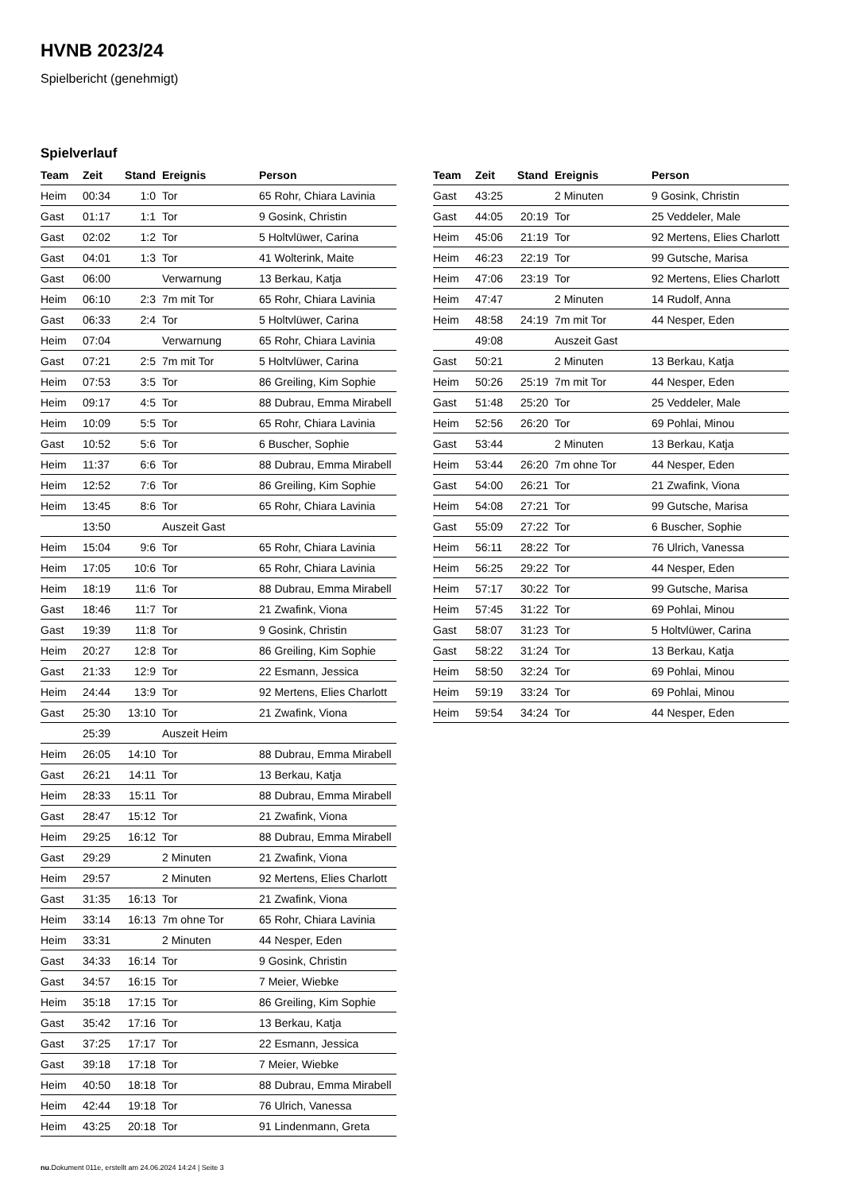HVNB 2023/24
Spielbericht (genehmigt)
Spielverlauf
| Team | Zeit | Stand | Ereignis | Person |
| --- | --- | --- | --- | --- |
| Heim | 00:34 | 1:0 | Tor | 65 Rohr, Chiara Lavinia |
| Gast | 01:17 | 1:1 | Tor | 9 Gosink, Christin |
| Gast | 02:02 | 1:2 | Tor | 5 Holtvlüwer, Carina |
| Gast | 04:01 | 1:3 | Tor | 41 Wolterink, Maite |
| Gast | 06:00 | | Verwarnung | 13 Berkau, Katja |
| Heim | 06:10 | 2:3 | 7m mit Tor | 65 Rohr, Chiara Lavinia |
| Gast | 06:33 | 2:4 | Tor | 5 Holtvlüwer, Carina |
| Heim | 07:04 | | Verwarnung | 65 Rohr, Chiara Lavinia |
| Gast | 07:21 | 2:5 | 7m mit Tor | 5 Holtvlüwer, Carina |
| Heim | 07:53 | 3:5 | Tor | 86 Greiling, Kim Sophie |
| Heim | 09:17 | 4:5 | Tor | 88 Dubrau, Emma Mirabell |
| Heim | 10:09 | 5:5 | Tor | 65 Rohr, Chiara Lavinia |
| Gast | 10:52 | 5:6 | Tor | 6 Buscher, Sophie |
| Heim | 11:37 | 6:6 | Tor | 88 Dubrau, Emma Mirabell |
| Heim | 12:52 | 7:6 | Tor | 86 Greiling, Kim Sophie |
| Heim | 13:45 | 8:6 | Tor | 65 Rohr, Chiara Lavinia |
| | 13:50 | | Auszeit Gast | |
| Heim | 15:04 | 9:6 | Tor | 65 Rohr, Chiara Lavinia |
| Heim | 17:05 | 10:6 | Tor | 65 Rohr, Chiara Lavinia |
| Heim | 18:19 | 11:6 | Tor | 88 Dubrau, Emma Mirabell |
| Gast | 18:46 | 11:7 | Tor | 21 Zwafink, Viona |
| Gast | 19:39 | 11:8 | Tor | 9 Gosink, Christin |
| Heim | 20:27 | 12:8 | Tor | 86 Greiling, Kim Sophie |
| Gast | 21:33 | 12:9 | Tor | 22 Esmann, Jessica |
| Heim | 24:44 | 13:9 | Tor | 92 Mertens, Elies Charlott |
| Gast | 25:30 | 13:10 | Tor | 21 Zwafink, Viona |
| | 25:39 | | Auszeit Heim | |
| Heim | 26:05 | 14:10 | Tor | 88 Dubrau, Emma Mirabell |
| Gast | 26:21 | 14:11 | Tor | 13 Berkau, Katja |
| Heim | 28:33 | 15:11 | Tor | 88 Dubrau, Emma Mirabell |
| Gast | 28:47 | 15:12 | Tor | 21 Zwafink, Viona |
| Heim | 29:25 | 16:12 | Tor | 88 Dubrau, Emma Mirabell |
| Gast | 29:29 | | 2 Minuten | 21 Zwafink, Viona |
| Heim | 29:57 | | 2 Minuten | 92 Mertens, Elies Charlott |
| Gast | 31:35 | 16:13 | Tor | 21 Zwafink, Viona |
| Heim | 33:14 | 16:13 | 7m ohne Tor | 65 Rohr, Chiara Lavinia |
| Heim | 33:31 | | 2 Minuten | 44 Nesper, Eden |
| Gast | 34:33 | 16:14 | Tor | 9 Gosink, Christin |
| Gast | 34:57 | 16:15 | Tor | 7 Meier, Wiebke |
| Heim | 35:18 | 17:15 | Tor | 86 Greiling, Kim Sophie |
| Gast | 35:42 | 17:16 | Tor | 13 Berkau, Katja |
| Gast | 37:25 | 17:17 | Tor | 22 Esmann, Jessica |
| Gast | 39:18 | 17:18 | Tor | 7 Meier, Wiebke |
| Heim | 40:50 | 18:18 | Tor | 88 Dubrau, Emma Mirabell |
| Heim | 42:44 | 19:18 | Tor | 76 Ulrich, Vanessa |
| Heim | 43:25 | 20:18 | Tor | 91 Lindenmann, Greta |
| Team | Zeit | Stand | Ereignis | Person |
| --- | --- | --- | --- | --- |
| Gast | 43:25 | | 2 Minuten | 9 Gosink, Christin |
| Gast | 44:05 | 20:19 | Tor | 25 Veddeler, Male |
| Heim | 45:06 | 21:19 | Tor | 92 Mertens, Elies Charlott |
| Heim | 46:23 | 22:19 | Tor | 99 Gutsche, Marisa |
| Heim | 47:06 | 23:19 | Tor | 92 Mertens, Elies Charlott |
| Heim | 47:47 | | 2 Minuten | 14 Rudolf, Anna |
| Heim | 48:58 | 24:19 | 7m mit Tor | 44 Nesper, Eden |
| | 49:08 | | Auszeit Gast | |
| Gast | 50:21 | | 2 Minuten | 13 Berkau, Katja |
| Heim | 50:26 | 25:19 | 7m mit Tor | 44 Nesper, Eden |
| Gast | 51:48 | 25:20 | Tor | 25 Veddeler, Male |
| Heim | 52:56 | 26:20 | Tor | 69 Pohlai, Minou |
| Gast | 53:44 | | 2 Minuten | 13 Berkau, Katja |
| Heim | 53:44 | 26:20 | 7m ohne Tor | 44 Nesper, Eden |
| Gast | 54:00 | 26:21 | Tor | 21 Zwafink, Viona |
| Heim | 54:08 | 27:21 | Tor | 99 Gutsche, Marisa |
| Gast | 55:09 | 27:22 | Tor | 6 Buscher, Sophie |
| Heim | 56:11 | 28:22 | Tor | 76 Ulrich, Vanessa |
| Heim | 56:25 | 29:22 | Tor | 44 Nesper, Eden |
| Heim | 57:17 | 30:22 | Tor | 99 Gutsche, Marisa |
| Heim | 57:45 | 31:22 | Tor | 69 Pohlai, Minou |
| Gast | 58:07 | 31:23 | Tor | 5 Holtvlüwer, Carina |
| Gast | 58:22 | 31:24 | Tor | 13 Berkau, Katja |
| Heim | 58:50 | 32:24 | Tor | 69 Pohlai, Minou |
| Heim | 59:19 | 33:24 | Tor | 69 Pohlai, Minou |
| Heim | 59:54 | 34:24 | Tor | 44 Nesper, Eden |
nu.Dokument 011e, erstellt am 24.06.2024 14:24 | Seite 3